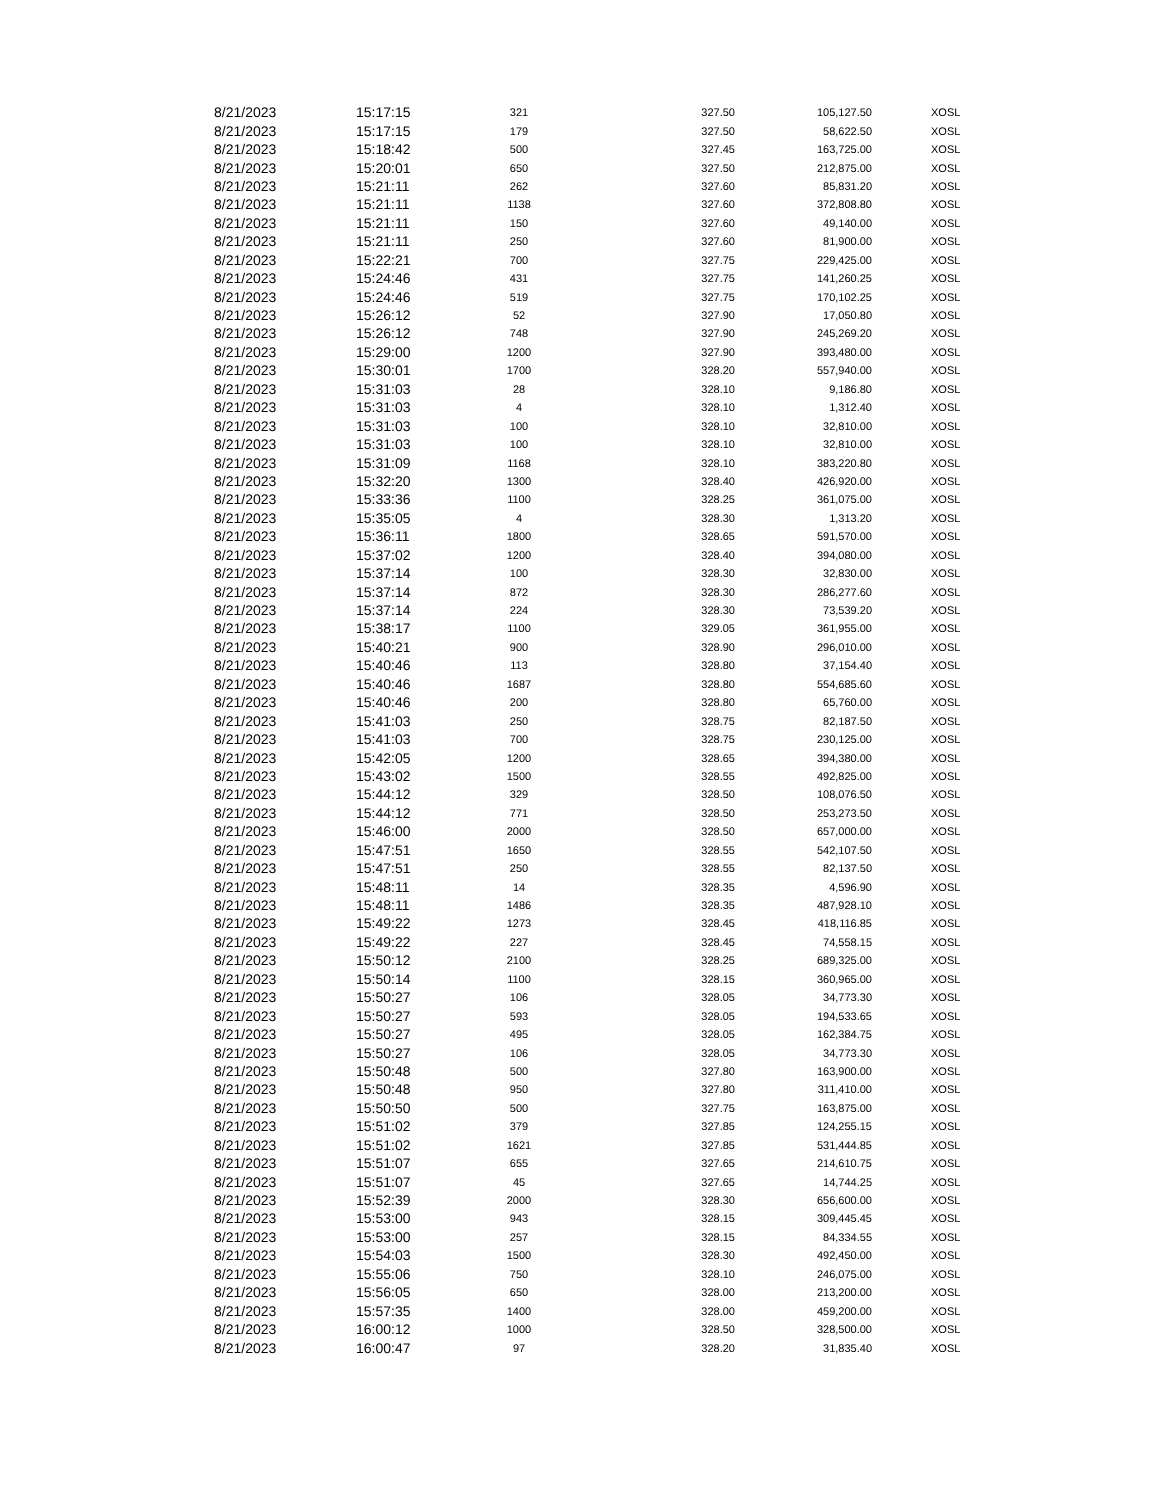| 8/21/2023 | 15:17:15 | 321 | 327.50 | 105,127.50 | XOSL |
| 8/21/2023 | 15:17:15 | 179 | 327.50 | 58,622.50 | XOSL |
| 8/21/2023 | 15:18:42 | 500 | 327.45 | 163,725.00 | XOSL |
| 8/21/2023 | 15:20:01 | 650 | 327.50 | 212,875.00 | XOSL |
| 8/21/2023 | 15:21:11 | 262 | 327.60 | 85,831.20 | XOSL |
| 8/21/2023 | 15:21:11 | 1138 | 327.60 | 372,808.80 | XOSL |
| 8/21/2023 | 15:21:11 | 150 | 327.60 | 49,140.00 | XOSL |
| 8/21/2023 | 15:21:11 | 250 | 327.60 | 81,900.00 | XOSL |
| 8/21/2023 | 15:22:21 | 700 | 327.75 | 229,425.00 | XOSL |
| 8/21/2023 | 15:24:46 | 431 | 327.75 | 141,260.25 | XOSL |
| 8/21/2023 | 15:24:46 | 519 | 327.75 | 170,102.25 | XOSL |
| 8/21/2023 | 15:26:12 | 52 | 327.90 | 17,050.80 | XOSL |
| 8/21/2023 | 15:26:12 | 748 | 327.90 | 245,269.20 | XOSL |
| 8/21/2023 | 15:29:00 | 1200 | 327.90 | 393,480.00 | XOSL |
| 8/21/2023 | 15:30:01 | 1700 | 328.20 | 557,940.00 | XOSL |
| 8/21/2023 | 15:31:03 | 28 | 328.10 | 9,186.80 | XOSL |
| 8/21/2023 | 15:31:03 | 4 | 328.10 | 1,312.40 | XOSL |
| 8/21/2023 | 15:31:03 | 100 | 328.10 | 32,810.00 | XOSL |
| 8/21/2023 | 15:31:03 | 100 | 328.10 | 32,810.00 | XOSL |
| 8/21/2023 | 15:31:09 | 1168 | 328.10 | 383,220.80 | XOSL |
| 8/21/2023 | 15:32:20 | 1300 | 328.40 | 426,920.00 | XOSL |
| 8/21/2023 | 15:33:36 | 1100 | 328.25 | 361,075.00 | XOSL |
| 8/21/2023 | 15:35:05 | 4 | 328.30 | 1,313.20 | XOSL |
| 8/21/2023 | 15:36:11 | 1800 | 328.65 | 591,570.00 | XOSL |
| 8/21/2023 | 15:37:02 | 1200 | 328.40 | 394,080.00 | XOSL |
| 8/21/2023 | 15:37:14 | 100 | 328.30 | 32,830.00 | XOSL |
| 8/21/2023 | 15:37:14 | 872 | 328.30 | 286,277.60 | XOSL |
| 8/21/2023 | 15:37:14 | 224 | 328.30 | 73,539.20 | XOSL |
| 8/21/2023 | 15:38:17 | 1100 | 329.05 | 361,955.00 | XOSL |
| 8/21/2023 | 15:40:21 | 900 | 328.90 | 296,010.00 | XOSL |
| 8/21/2023 | 15:40:46 | 113 | 328.80 | 37,154.40 | XOSL |
| 8/21/2023 | 15:40:46 | 1687 | 328.80 | 554,685.60 | XOSL |
| 8/21/2023 | 15:40:46 | 200 | 328.80 | 65,760.00 | XOSL |
| 8/21/2023 | 15:41:03 | 250 | 328.75 | 82,187.50 | XOSL |
| 8/21/2023 | 15:41:03 | 700 | 328.75 | 230,125.00 | XOSL |
| 8/21/2023 | 15:42:05 | 1200 | 328.65 | 394,380.00 | XOSL |
| 8/21/2023 | 15:43:02 | 1500 | 328.55 | 492,825.00 | XOSL |
| 8/21/2023 | 15:44:12 | 329 | 328.50 | 108,076.50 | XOSL |
| 8/21/2023 | 15:44:12 | 771 | 328.50 | 253,273.50 | XOSL |
| 8/21/2023 | 15:46:00 | 2000 | 328.50 | 657,000.00 | XOSL |
| 8/21/2023 | 15:47:51 | 1650 | 328.55 | 542,107.50 | XOSL |
| 8/21/2023 | 15:47:51 | 250 | 328.55 | 82,137.50 | XOSL |
| 8/21/2023 | 15:48:11 | 14 | 328.35 | 4,596.90 | XOSL |
| 8/21/2023 | 15:48:11 | 1486 | 328.35 | 487,928.10 | XOSL |
| 8/21/2023 | 15:49:22 | 1273 | 328.45 | 418,116.85 | XOSL |
| 8/21/2023 | 15:49:22 | 227 | 328.45 | 74,558.15 | XOSL |
| 8/21/2023 | 15:50:12 | 2100 | 328.25 | 689,325.00 | XOSL |
| 8/21/2023 | 15:50:14 | 1100 | 328.15 | 360,965.00 | XOSL |
| 8/21/2023 | 15:50:27 | 106 | 328.05 | 34,773.30 | XOSL |
| 8/21/2023 | 15:50:27 | 593 | 328.05 | 194,533.65 | XOSL |
| 8/21/2023 | 15:50:27 | 495 | 328.05 | 162,384.75 | XOSL |
| 8/21/2023 | 15:50:27 | 106 | 328.05 | 34,773.30 | XOSL |
| 8/21/2023 | 15:50:48 | 500 | 327.80 | 163,900.00 | XOSL |
| 8/21/2023 | 15:50:48 | 950 | 327.80 | 311,410.00 | XOSL |
| 8/21/2023 | 15:50:50 | 500 | 327.75 | 163,875.00 | XOSL |
| 8/21/2023 | 15:51:02 | 379 | 327.85 | 124,255.15 | XOSL |
| 8/21/2023 | 15:51:02 | 1621 | 327.85 | 531,444.85 | XOSL |
| 8/21/2023 | 15:51:07 | 655 | 327.65 | 214,610.75 | XOSL |
| 8/21/2023 | 15:51:07 | 45 | 327.65 | 14,744.25 | XOSL |
| 8/21/2023 | 15:52:39 | 2000 | 328.30 | 656,600.00 | XOSL |
| 8/21/2023 | 15:53:00 | 943 | 328.15 | 309,445.45 | XOSL |
| 8/21/2023 | 15:53:00 | 257 | 328.15 | 84,334.55 | XOSL |
| 8/21/2023 | 15:54:03 | 1500 | 328.30 | 492,450.00 | XOSL |
| 8/21/2023 | 15:55:06 | 750 | 328.10 | 246,075.00 | XOSL |
| 8/21/2023 | 15:56:05 | 650 | 328.00 | 213,200.00 | XOSL |
| 8/21/2023 | 15:57:35 | 1400 | 328.00 | 459,200.00 | XOSL |
| 8/21/2023 | 16:00:12 | 1000 | 328.50 | 328,500.00 | XOSL |
| 8/21/2023 | 16:00:47 | 97 | 328.20 | 31,835.40 | XOSL |